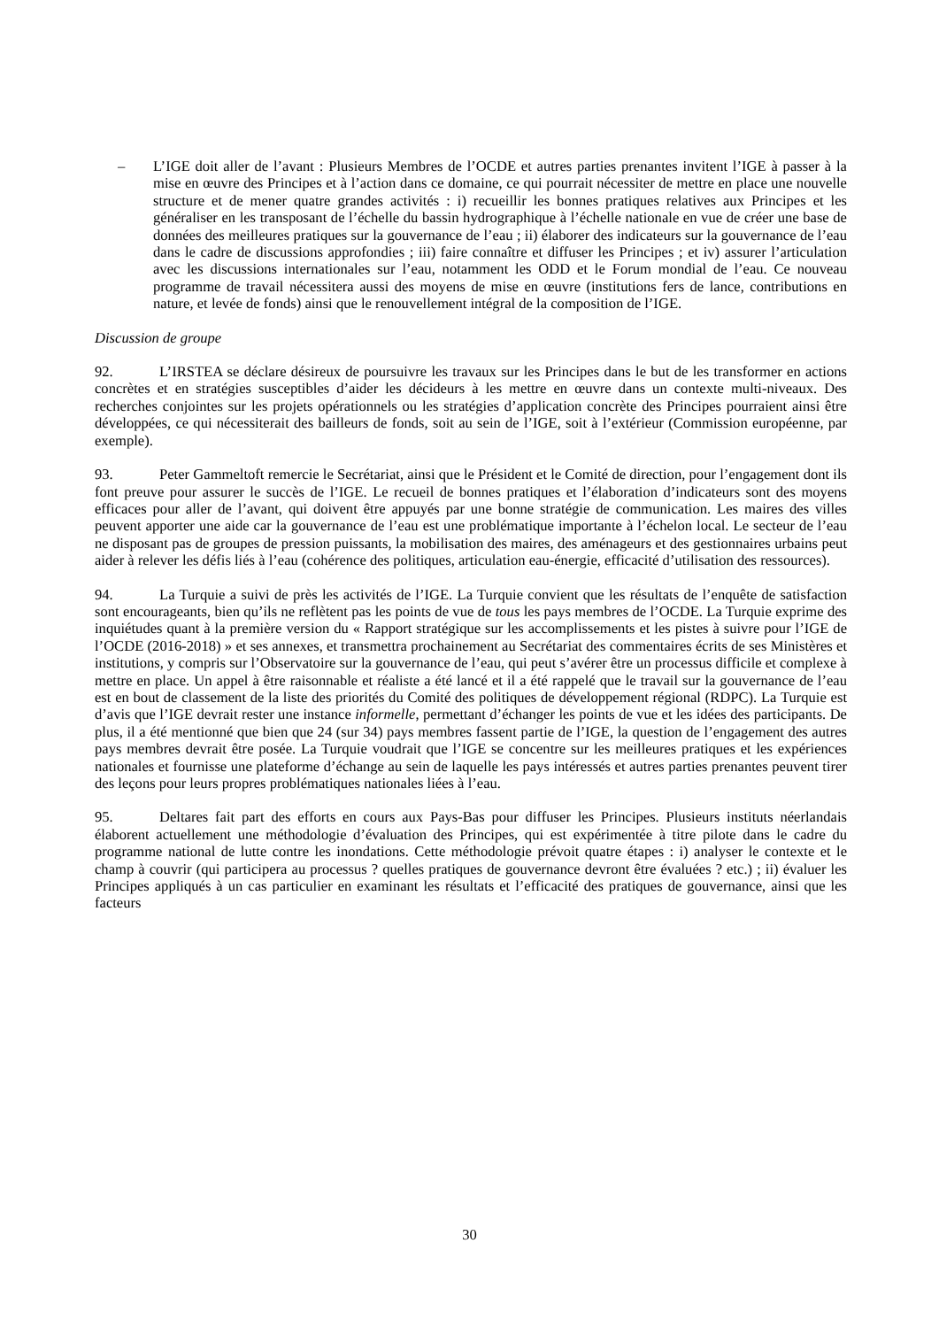– L’IGE doit aller de l’avant : Plusieurs Membres de l’OCDE et autres parties prenantes invitent l’IGE à passer à la mise en œuvre des Principes et à l’action dans ce domaine, ce qui pourrait nécessiter de mettre en place une nouvelle structure et de mener quatre grandes activités : i) recueillir les bonnes pratiques relatives aux Principes et les généraliser en les transposant de l’échelle du bassin hydrographique à l’échelle nationale en vue de créer une base de données des meilleures pratiques sur la gouvernance de l’eau ; ii) élaborer des indicateurs sur la gouvernance de l’eau dans le cadre de discussions approfondies ; iii) faire connaître et diffuser les Principes ; et iv) assurer l’articulation avec les discussions internationales sur l’eau, notamment les ODD et le Forum mondial de l’eau. Ce nouveau programme de travail nécessitera aussi des moyens de mise en œuvre (institutions fers de lance, contributions en nature, et levée de fonds) ainsi que le renouvellement intégral de la composition de l’IGE.
Discussion de groupe
92. L’IRSTEA se déclare désireux de poursuivre les travaux sur les Principes dans le but de les transformer en actions concrètes et en stratégies susceptibles d’aider les décideurs à les mettre en œuvre dans un contexte multi-niveaux. Des recherches conjointes sur les projets opérationnels ou les stratégies d’application concrète des Principes pourraient ainsi être développées, ce qui nécessiterait des bailleurs de fonds, soit au sein de l’IGE, soit à l’extérieur (Commission européenne, par exemple).
93. Peter Gammeltoft remercie le Secrétariat, ainsi que le Président et le Comité de direction, pour l’engagement dont ils font preuve pour assurer le succès de l’IGE. Le recueil de bonnes pratiques et l’élaboration d’indicateurs sont des moyens efficaces pour aller de l’avant, qui doivent être appuyés par une bonne stratégie de communication. Les maires des villes peuvent apporter une aide car la gouvernance de l’eau est une problématique importante à l’échelon local. Le secteur de l’eau ne disposant pas de groupes de pression puissants, la mobilisation des maires, des aménageurs et des gestionnaires urbains peut aider à relever les défis liés à l’eau (cohérence des politiques, articulation eau-énergie, efficacité d’utilisation des ressources).
94. La Turquie a suivi de près les activités de l’IGE. La Turquie convient que les résultats de l’enquête de satisfaction sont encourageants, bien qu’ils ne reflètent pas les points de vue de tous les pays membres de l’OCDE. La Turquie exprime des inquiétudes quant à la première version du « Rapport stratégique sur les accomplissements et les pistes à suivre pour l’IGE de l’OCDE (2016-2018) » et ses annexes, et transmettra prochainement au Secrétariat des commentaires écrits de ses Ministères et institutions, y compris sur l’Observatoire sur la gouvernance de l’eau, qui peut s’avérer être un processus difficile et complexe à mettre en place. Un appel à être raisonnable et réaliste a été lancé et il a été rappelé que le travail sur la gouvernance de l’eau est en bout de classement de la liste des priorités du Comité des politiques de développement régional (RDPC). La Turquie est d’avis que l’IGE devrait rester une instance informelle, permettant d’échanger les points de vue et les idées des participants. De plus, il a été mentionné que bien que 24 (sur 34) pays membres fassent partie de l’IGE, la question de l’engagement des autres pays membres devrait être posée. La Turquie voudrait que l’IGE se concentre sur les meilleures pratiques et les expériences nationales et fournisse une plateforme d’échange au sein de laquelle les pays intéressés et autres parties prenantes peuvent tirer des leçons pour leurs propres problématiques nationales liées à l’eau.
95. Deltares fait part des efforts en cours aux Pays-Bas pour diffuser les Principes. Plusieurs instituts néerlandais élaborent actuellement une méthodologie d’évaluation des Principes, qui est expérimentée à titre pilote dans le cadre du programme national de lutte contre les inondations. Cette méthodologie prévoit quatre étapes : i) analyser le contexte et le champ à couvrir (qui participera au processus ? quelles pratiques de gouvernance devront être évaluées ? etc.) ; ii) évaluer les Principes appliqués à un cas particulier en examinant les résultats et l’efficacité des pratiques de gouvernance, ainsi que les facteurs
30